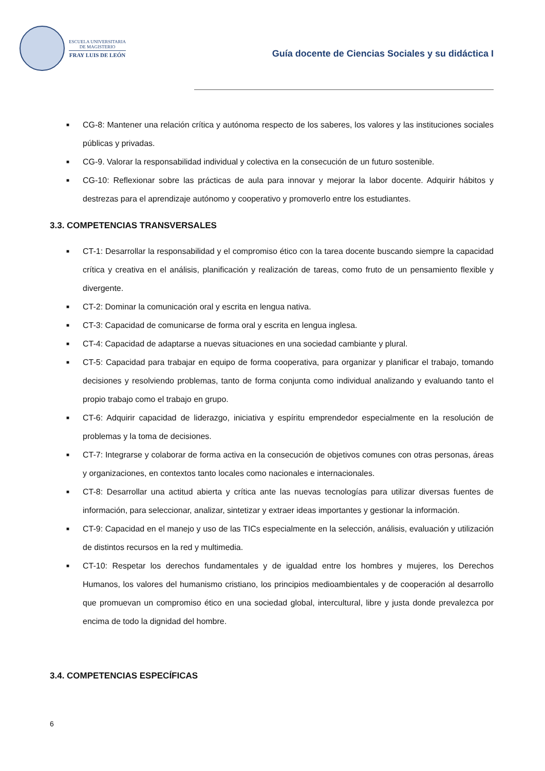ESCUELA UNIVERSITARIA
DE MAGISTERIO
FRAY LUIS DE LEÓN
Guía docente de Ciencias Sociales y su didáctica I
■ CG-8: Mantener una relación crítica y autónoma respecto de los saberes, los valores y las instituciones sociales públicas y privadas.
■ CG-9. Valorar la responsabilidad individual y colectiva en la consecución de un futuro sostenible.
■ CG-10: Reflexionar sobre las prácticas de aula para innovar y mejorar la labor docente. Adquirir hábitos y destrezas para el aprendizaje autónomo y cooperativo y promoverlo entre los estudiantes.
3.3. COMPETENCIAS TRANSVERSALES
■ CT-1: Desarrollar la responsabilidad y el compromiso ético con la tarea docente buscando siempre la capacidad crítica y creativa en el análisis, planificación y realización de tareas, como fruto de un pensamiento flexible y divergente.
■ CT-2: Dominar la comunicación oral y escrita en lengua nativa.
■ CT-3: Capacidad de comunicarse de forma oral y escrita en lengua inglesa.
■ CT-4: Capacidad de adaptarse a nuevas situaciones en una sociedad cambiante y plural.
■ CT-5: Capacidad para trabajar en equipo de forma cooperativa, para organizar y planificar el trabajo, tomando decisiones y resolviendo problemas, tanto de forma conjunta como individual analizando y evaluando tanto el propio trabajo como el trabajo en grupo.
■ CT-6: Adquirir capacidad de liderazgo, iniciativa y espíritu emprendedor especialmente en la resolución de problemas y la toma de decisiones.
■ CT-7: Integrarse y colaborar de forma activa en la consecución de objetivos comunes con otras personas, áreas y organizaciones, en contextos tanto locales como nacionales e internacionales.
■ CT-8: Desarrollar una actitud abierta y crítica ante las nuevas tecnologías para utilizar diversas fuentes de información, para seleccionar, analizar, sintetizar y extraer ideas importantes y gestionar la información.
■ CT-9: Capacidad en el manejo y uso de las TICs especialmente en la selección, análisis, evaluación y utilización de distintos recursos en la red y multimedia.
■ CT-10: Respetar los derechos fundamentales y de igualdad entre los hombres y mujeres, los Derechos Humanos, los valores del humanismo cristiano, los principios medioambientales y de cooperación al desarrollo que promuevan un compromiso ético en una sociedad global, intercultural, libre y justa donde prevalezca por encima de todo la dignidad del hombre.
3.4. COMPETENCIAS ESPECÍFICAS
6